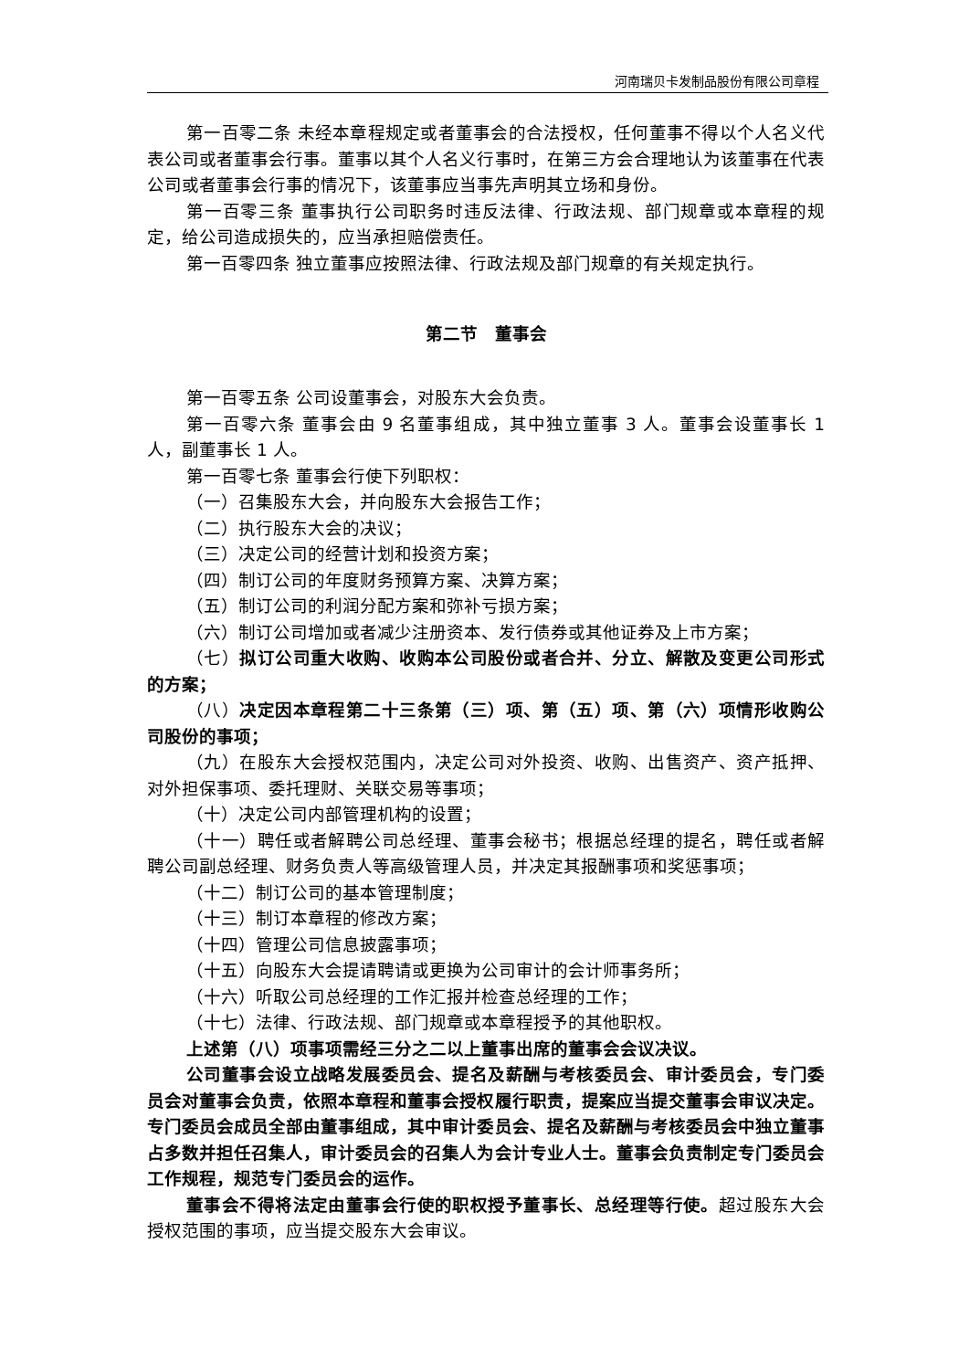河南瑞贝卡发制品股份有限公司章程
第一百零二条 未经本章程规定或者董事会的合法授权，任何董事不得以个人名义代表公司或者董事会行事。董事以其个人名义行事时，在第三方会合理地认为该董事在代表公司或者董事会行事的情况下，该董事应当事先声明其立场和身份。
第一百零三条 董事执行公司职务时违反法律、行政法规、部门规章或本章程的规定，给公司造成损失的，应当承担赔偿责任。
第一百零四条 独立董事应按照法律、行政法规及部门规章的有关规定执行。
第二节　董事会
第一百零五条 公司设董事会，对股东大会负责。
第一百零六条 董事会由 9 名董事组成，其中独立董事 3 人。董事会设董事长 1 人，副董事长 1 人。
第一百零七条 董事会行使下列职权：
（一）召集股东大会，并向股东大会报告工作；
（二）执行股东大会的决议；
（三）决定公司的经营计划和投资方案；
（四）制订公司的年度财务预算方案、决算方案；
（五）制订公司的利润分配方案和弥补亏损方案；
（六）制订公司增加或者减少注册资本、发行债券或其他证券及上市方案；
（七）拟订公司重大收购、收购本公司股份或者合并、分立、解散及变更公司形式的方案；
（八）决定因本章程第二十三条第（三）项、第（五）项、第（六）项情形收购公司股份的事项；
（九）在股东大会授权范围内，决定公司对外投资、收购、出售资产、资产抵押、对外担保事项、委托理财、关联交易等事项；
（十）决定公司内部管理机构的设置；
（十一）聘任或者解聘公司总经理、董事会秘书；根据总经理的提名，聘任或者解聘公司副总经理、财务负责人等高级管理人员，并决定其报酬事项和奖惩事项；
（十二）制订公司的基本管理制度；
（十三）制订本章程的修改方案；
（十四）管理公司信息披露事项；
（十五）向股东大会提请聘请或更换为公司审计的会计师事务所；
（十六）听取公司总经理的工作汇报并检查总经理的工作；
（十七）法律、行政法规、部门规章或本章程授予的其他职权。
上述第（八）项事项需经三分之二以上董事出席的董事会会议决议。
公司董事会设立战略发展委员会、提名及薪酬与考核委员会、审计委员会，专门委员会对董事会负责，依照本章程和董事会授权履行职责，提案应当提交董事会审议决定。专门委员会成员全部由董事组成，其中审计委员会、提名及薪酬与考核委员会中独立董事占多数并担任召集人，审计委员会的召集人为会计专业人士。董事会负责制定专门委员会工作规程，规范专门委员会的运作。
董事会不得将法定由董事会行使的职权授予董事长、总经理等行使。超过股东大会授权范围的事项，应当提交股东大会审议。